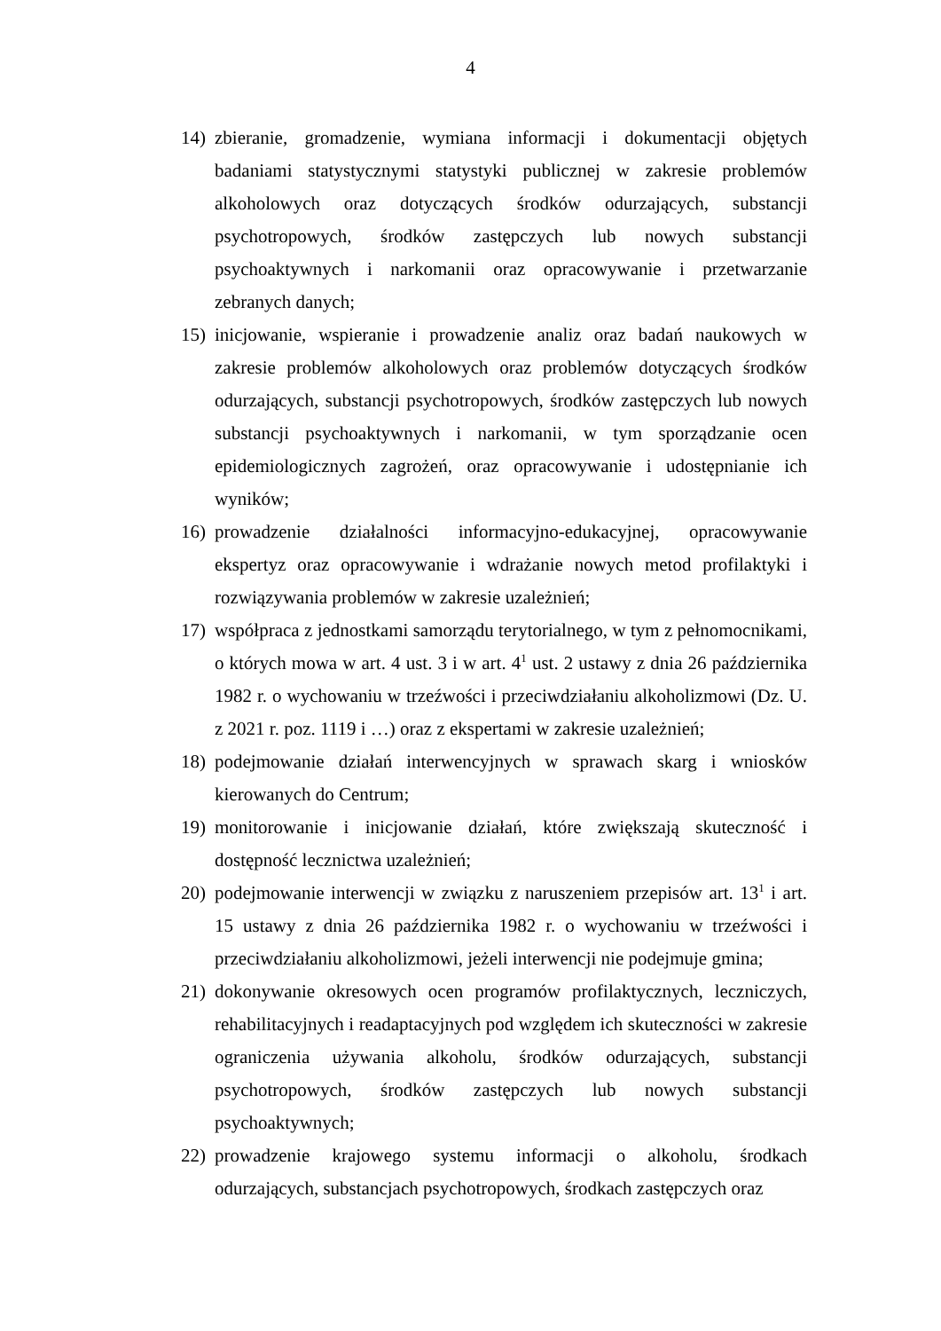4
14) zbieranie, gromadzenie, wymiana informacji i dokumentacji objętych badaniami statystycznymi statystyki publicznej w zakresie problemów alkoholowych oraz dotyczących środków odurzających, substancji psychotropowych, środków zastępczych lub nowych substancji psychoaktywnych i narkomanii oraz opracowywanie i przetwarzanie zebranych danych;
15) inicjowanie, wspieranie i prowadzenie analiz oraz badań naukowych w zakresie problemów alkoholowych oraz problemów dotyczących środków odurzających, substancji psychotropowych, środków zastępczych lub nowych substancji psychoaktywnych i narkomanii, w tym sporządzanie ocen epidemiologicznych zagrożeń, oraz opracowywanie i udostępnianie ich wyników;
16) prowadzenie działalności informacyjno-edukacyjnej, opracowywanie ekspertyz oraz opracowywanie i wdrażanie nowych metod profilaktyki i rozwiązywania problemów w zakresie uzależnień;
17) współpraca z jednostkami samorządu terytorialnego, w tym z pełnomocnikami, o których mowa w art. 4 ust. 3 i w art. 4<sup>1</sup> ust. 2 ustawy z dnia 26 października 1982 r. o wychowaniu w trzeźwości i przeciwdziałaniu alkoholizmowi (Dz. U. z 2021 r. poz. 1119 i …) oraz z ekspertami w zakresie uzależnień;
18) podejmowanie działań interwencyjnych w sprawach skarg i wniosków kierowanych do Centrum;
19) monitorowanie i inicjowanie działań, które zwiększają skuteczność i dostępność lecznictwa uzależnień;
20) podejmowanie interwencji w związku z naruszeniem przepisów art. 13<sup>1</sup> i art. 15 ustawy z dnia 26 października 1982 r. o wychowaniu w trzeźwości i przeciwdziałaniu alkoholizmowi, jeżeli interwencji nie podejmuje gmina;
21) dokonywanie okresowych ocen programów profilaktycznych, leczniczych, rehabilitacyjnych i readaptacyjnych pod względem ich skuteczności w zakresie ograniczenia używania alkoholu, środków odurzających, substancji psychotropowych, środków zastępczych lub nowych substancji psychoaktywnych;
22) prowadzenie krajowego systemu informacji o alkoholu, środkach odurzających, substancjach psychotropowych, środkach zastępczych oraz